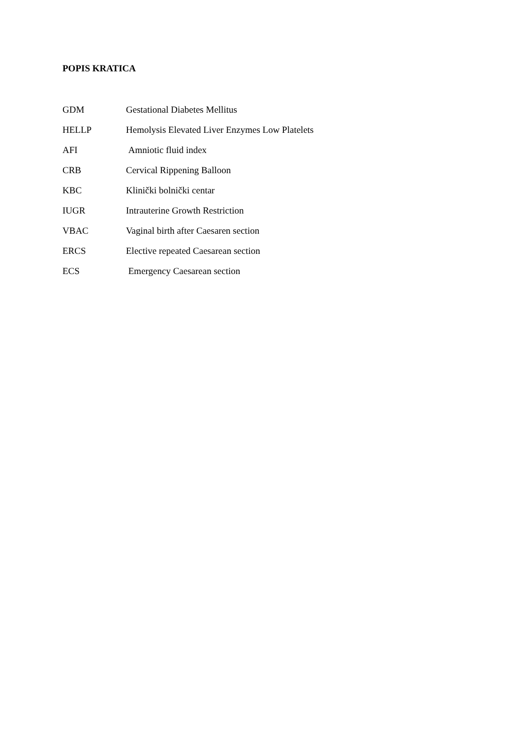POPIS KRATICA
GDM Gestational Diabetes Mellitus
HELLP Hemolysis Elevated Liver Enzymes Low Platelets
AFI Amniotic fluid index
CRB Cervical Rippening Balloon
KBC Klinički bolnički centar
IUGR Intrauterine Growth Restriction
VBAC Vaginal birth after Caesaren section
ERCS Elective repeated Caesarean section
ECS Emergency Caesarean section